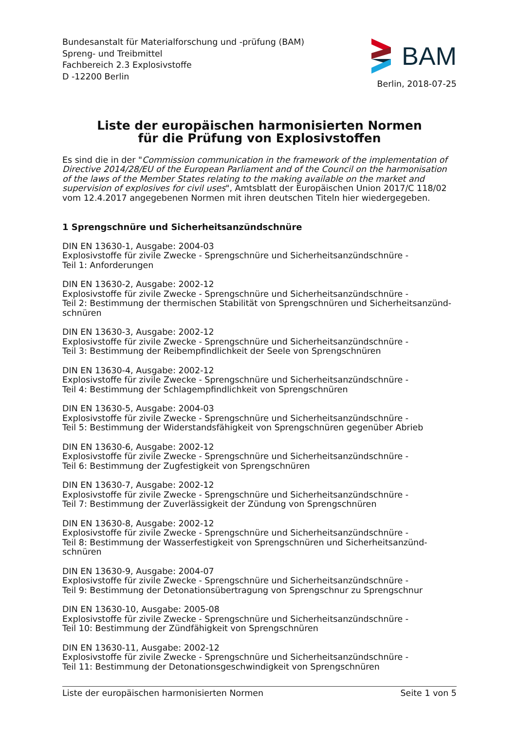Bundesanstalt für Materialforschung und -prüfung (BAM)
Spreng- und Treibmittel
Fachbereich 2.3 Explosivstoffe
D -12200 Berlin
BAM
Berlin, 2018-07-25
Liste der europäischen harmonisierten Normen
für die Prüfung von Explosivstoffen
Es sind die in der "Commission communication in the framework of the implementation of Directive 2014/28/EU of the European Parliament and of the Council on the harmonisation of the laws of the Member States relating to the making available on the market and supervision of explosives for civil uses", Amtsblatt der Europäischen Union 2017/C 118/02 vom 12.4.2017 angegebenen Normen mit ihren deutschen Titeln hier wiedergegeben.
1 Sprengschnüre und Sicherheitsanzündschnüre
DIN EN 13630-1, Ausgabe: 2004-03
Explosivstoffe für zivile Zwecke - Sprengschnüre und Sicherheitsanzündschnüre -
Teil 1: Anforderungen
DIN EN 13630-2, Ausgabe: 2002-12
Explosivstoffe für zivile Zwecke - Sprengschnüre und Sicherheitsanzündschnüre -
Teil 2: Bestimmung der thermischen Stabilität von Sprengschnüren und Sicherheitsanzünd-schnüren
DIN EN 13630-3, Ausgabe: 2002-12
Explosivstoffe für zivile Zwecke - Sprengschnüre und Sicherheitsanzündschnüre -
Teil 3: Bestimmung der Reibempfindlichkeit der Seele von Sprengschnüren
DIN EN 13630-4, Ausgabe: 2002-12
Explosivstoffe für zivile Zwecke - Sprengschnüre und Sicherheitsanzündschnüre -
Teil 4: Bestimmung der Schlagempfindlichkeit von Sprengschnüren
DIN EN 13630-5, Ausgabe: 2004-03
Explosivstoffe für zivile Zwecke - Sprengschnüre und Sicherheitsanzündschnüre -
Teil 5: Bestimmung der Widerstandsfähigkeit von Sprengschnüren gegenüber Abrieb
DIN EN 13630-6, Ausgabe: 2002-12
Explosivstoffe für zivile Zwecke - Sprengschnüre und Sicherheitsanzündschnüre -
Teil 6: Bestimmung der Zugfestigkeit von Sprengschnüren
DIN EN 13630-7, Ausgabe: 2002-12
Explosivstoffe für zivile Zwecke - Sprengschnüre und Sicherheitsanzündschnüre -
Teil 7: Bestimmung der Zuverlässigkeit der Zündung von Sprengschnüren
DIN EN 13630-8, Ausgabe: 2002-12
Explosivstoffe für zivile Zwecke - Sprengschnüre und Sicherheitsanzündschnüre -
Teil 8: Bestimmung der Wasserfestigkeit von Sprengschnüren und Sicherheitsanzünd-schnüren
DIN EN 13630-9, Ausgabe: 2004-07
Explosivstoffe für zivile Zwecke - Sprengschnüre und Sicherheitsanzündschnüre -
Teil 9: Bestimmung der Detonationsübertragung von Sprengschnur zu Sprengschnur
DIN EN 13630-10, Ausgabe: 2005-08
Explosivstoffe für zivile Zwecke - Sprengschnüre und Sicherheitsanzündschnüre -
Teil 10: Bestimmung der Zündfähigkeit von Sprengschnüren
DIN EN 13630-11, Ausgabe: 2002-12
Explosivstoffe für zivile Zwecke - Sprengschnüre und Sicherheitsanzündschnüre -
Teil 11: Bestimmung der Detonationsgeschwindigkeit von Sprengschnüren
Liste der europäischen harmonisierten Normen Seite 1 von 5